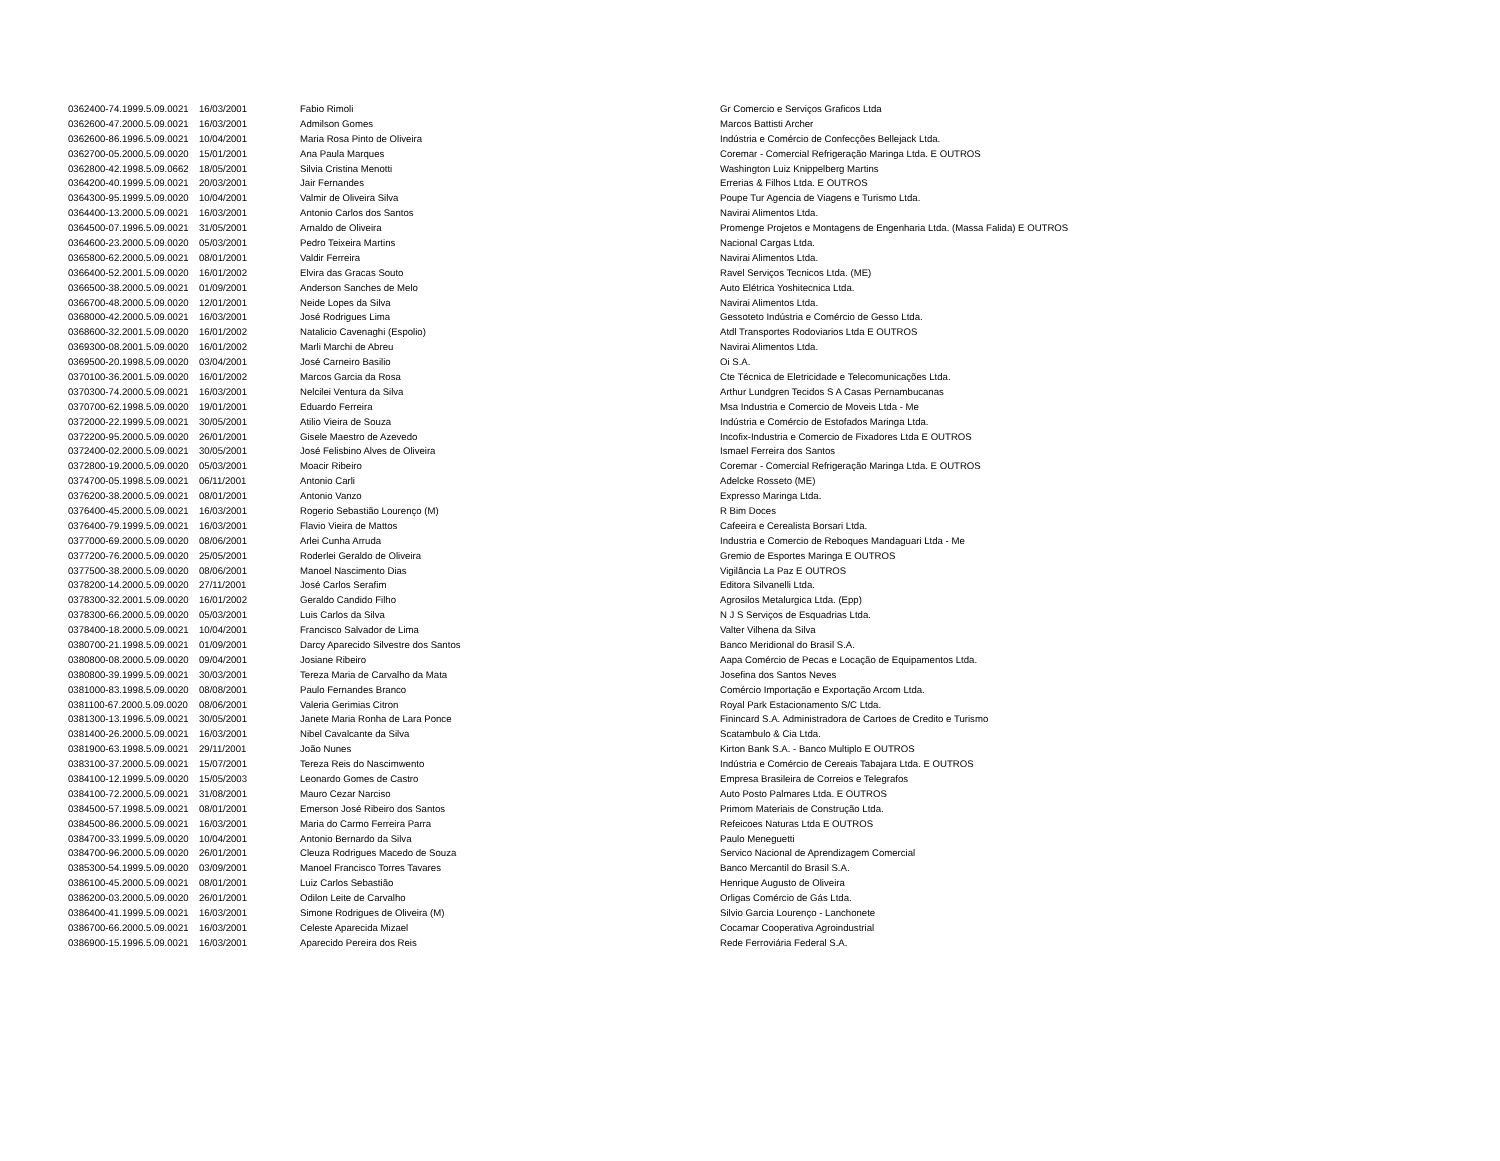| 0362400-74.1999.5.09.0021 | 16/03/2001 | Fabio Rimoli | Gr Comercio e Serviços Graficos Ltda |
| 0362600-47.2000.5.09.0021 | 16/03/2001 | Admilson Gomes | Marcos Battisti Archer |
| 0362600-86.1996.5.09.0021 | 10/04/2001 | Maria Rosa Pinto de Oliveira | Indústria e Comércio de Confecções Bellejack Ltda. |
| 0362700-05.2000.5.09.0020 | 15/01/2001 | Ana Paula Marques | Coremar - Comercial Refrigeração Maringa Ltda. E OUTROS |
| 0362800-42.1998.5.09.0662 | 18/05/2001 | Silvia Cristina Menotti | Washington Luiz Knippelberg Martins |
| 0364200-40.1999.5.09.0021 | 20/03/2001 | Jair Fernandes | Errerias & Filhos Ltda. E OUTROS |
| 0364300-95.1999.5.09.0020 | 10/04/2001 | Valmir de Oliveira Silva | Poupe Tur Agencia de Viagens e Turismo Ltda. |
| 0364400-13.2000.5.09.0021 | 16/03/2001 | Antonio Carlos dos Santos | Navirai Alimentos Ltda. |
| 0364500-07.1996.5.09.0021 | 31/05/2001 | Arnaldo de Oliveira | Promenge Projetos e Montagens de Engenharia Ltda. (Massa Falida) E OUTROS |
| 0364600-23.2000.5.09.0020 | 05/03/2001 | Pedro Teixeira Martins | Nacional Cargas Ltda. |
| 0365800-62.2000.5.09.0021 | 08/01/2001 | Valdir Ferreira | Navirai Alimentos Ltda. |
| 0366400-52.2001.5.09.0020 | 16/01/2002 | Elvira das Gracas Souto | Ravel Serviços Tecnicos Ltda. (ME) |
| 0366500-38.2000.5.09.0021 | 01/09/2001 | Anderson Sanches de Melo | Auto Elétrica Yoshitecnica Ltda. |
| 0366700-48.2000.5.09.0020 | 12/01/2001 | Neide Lopes da Silva | Navirai Alimentos Ltda. |
| 0368000-42.2000.5.09.0021 | 16/03/2001 | José Rodrigues Lima | Gessoteto Indústria e Comércio de Gesso Ltda. |
| 0368600-32.2001.5.09.0020 | 16/01/2002 | Natalicio Cavenaghi (Espolio) | Atdl Transportes Rodoviarios Ltda E OUTROS |
| 0369300-08.2001.5.09.0020 | 16/01/2002 | Marli Marchi de Abreu | Navirai Alimentos Ltda. |
| 0369500-20.1998.5.09.0020 | 03/04/2001 | José Carneiro Basilio | Oi S.A. |
| 0370100-36.2001.5.09.0020 | 16/01/2002 | Marcos Garcia da Rosa | Cte Técnica de Eletricidade e Telecomunicações Ltda. |
| 0370300-74.2000.5.09.0021 | 16/03/2001 | Nelcilei Ventura da Silva | Arthur Lundgren Tecidos S A Casas Pernambucanas |
| 0370700-62.1998.5.09.0020 | 19/01/2001 | Eduardo Ferreira | Msa Industria e Comercio de Moveis Ltda - Me |
| 0372000-22.1999.5.09.0021 | 30/05/2001 | Atilio Vieira de Souza | Indústria e Comércio de Estofados Maringa Ltda. |
| 0372200-95.2000.5.09.0020 | 26/01/2001 | Gisele Maestro de Azevedo | Incofix-Industria e Comercio de Fixadores Ltda E OUTROS |
| 0372400-02.2000.5.09.0021 | 30/05/2001 | José Felisbino Alves de Oliveira | Ismael Ferreira dos Santos |
| 0372800-19.2000.5.09.0020 | 05/03/2001 | Moacir Ribeiro | Coremar - Comercial Refrigeração Maringa Ltda. E OUTROS |
| 0374700-05.1998.5.09.0021 | 06/11/2001 | Antonio Carli | Adelcke Rosseto (ME) |
| 0376200-38.2000.5.09.0021 | 08/01/2001 | Antonio Vanzo | Expresso Maringa Ltda. |
| 0376400-45.2000.5.09.0021 | 16/03/2001 | Rogerio Sebastião Lourenço (M) | R Bim Doces |
| 0376400-79.1999.5.09.0021 | 16/03/2001 | Flavio Vieira de Mattos | Cafeeira e Cerealista Borsari Ltda. |
| 0377000-69.2000.5.09.0020 | 08/06/2001 | Arlei Cunha Arruda | Industria e Comercio de Reboques Mandaguari Ltda - Me |
| 0377200-76.2000.5.09.0020 | 25/05/2001 | Roderlei Geraldo de Oliveira | Gremio de Esportes Maringa E OUTROS |
| 0377500-38.2000.5.09.0020 | 08/06/2001 | Manoel Nascimento Dias | Vigilância La Paz E OUTROS |
| 0378200-14.2000.5.09.0020 | 27/11/2001 | José Carlos Serafim | Editora Silvanelli Ltda. |
| 0378300-32.2001.5.09.0020 | 16/01/2002 | Geraldo Candido Filho | Agrosilos Metalurgica Ltda. (Epp) |
| 0378300-66.2000.5.09.0020 | 05/03/2001 | Luis Carlos da Silva | N J S Serviços de Esquadrias Ltda. |
| 0378400-18.2000.5.09.0021 | 10/04/2001 | Francisco Salvador de Lima | Valter Vilhena da Silva |
| 0380700-21.1998.5.09.0021 | 01/09/2001 | Darcy Aparecido Silvestre dos Santos | Banco Meridional do Brasil S.A. |
| 0380800-08.2000.5.09.0020 | 09/04/2001 | Josiane Ribeiro | Aapa Comércio de Pecas e Locação de Equipamentos Ltda. |
| 0380800-39.1999.5.09.0021 | 30/03/2001 | Tereza Maria de Carvalho da Mata | Josefina dos Santos Neves |
| 0381000-83.1998.5.09.0020 | 08/08/2001 | Paulo Fernandes Branco | Comércio Importação e Exportação Arcom Ltda. |
| 0381100-67.2000.5.09.0020 | 08/06/2001 | Valeria Gerimias Citron | Royal Park Estacionamento S/C Ltda. |
| 0381300-13.1996.5.09.0021 | 30/05/2001 | Janete Maria Ronha de Lara Ponce | Finincard S.A. Administradora de Cartoes de Credito e Turismo |
| 0381400-26.2000.5.09.0021 | 16/03/2001 | Nibel Cavalcante da Silva | Scatambulo & Cia Ltda. |
| 0381900-63.1998.5.09.0021 | 29/11/2001 | João Nunes | Kirton Bank S.A. - Banco Multiplo E OUTROS |
| 0383100-37.2000.5.09.0021 | 15/07/2001 | Tereza Reis do Nascimwento | Indústria e Comércio de Cereais Tabajara Ltda. E OUTROS |
| 0384100-12.1999.5.09.0020 | 15/05/2003 | Leonardo Gomes de Castro | Empresa Brasileira de Correios e Telegrafos |
| 0384100-72.2000.5.09.0021 | 31/08/2001 | Mauro Cezar Narciso | Auto Posto Palmares Ltda. E OUTROS |
| 0384500-57.1998.5.09.0021 | 08/01/2001 | Emerson José Ribeiro dos Santos | Primom Materiais de Construção Ltda. |
| 0384500-86.2000.5.09.0021 | 16/03/2001 | Maria do Carmo Ferreira Parra | Refeicoes Naturas Ltda E OUTROS |
| 0384700-33.1999.5.09.0020 | 10/04/2001 | Antonio Bernardo da Silva | Paulo Meneguetti |
| 0384700-96.2000.5.09.0020 | 26/01/2001 | Cleuza Rodrigues Macedo de Souza | Servico Nacional de Aprendizagem Comercial |
| 0385300-54.1999.5.09.0020 | 03/09/2001 | Manoel Francisco Torres Tavares | Banco Mercantil do Brasil S.A. |
| 0386100-45.2000.5.09.0021 | 08/01/2001 | Luiz Carlos Sebastião | Henrique Augusto de Oliveira |
| 0386200-03.2000.5.09.0020 | 26/01/2001 | Odilon Leite de Carvalho | Orligas Comércio de Gás Ltda. |
| 0386400-41.1999.5.09.0021 | 16/03/2001 | Simone Rodrigues de Oliveira (M) | Silvio Garcia Lourenço - Lanchonete |
| 0386700-66.2000.5.09.0021 | 16/03/2001 | Celeste Aparecida Mizael | Cocamar Cooperativa Agroindustrial |
| 0386900-15.1996.5.09.0021 | 16/03/2001 | Aparecido Pereira dos Reis | Rede Ferroviária Federal S.A. |